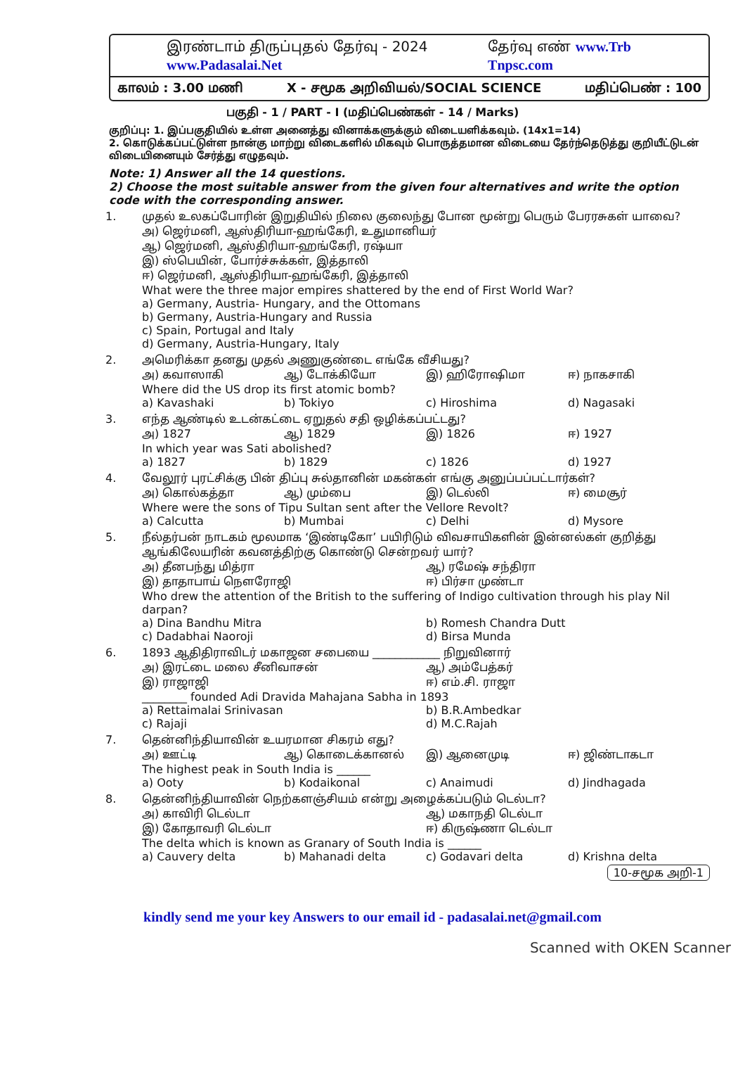இரண்டாம் திருப்புதல் தேர்வு - 2024 www.Padasalai.Net தேர்வு எண் www.Trb Tnpsc.com
காலம் : 3.00 மணி X - சமூக அறிவியல்/SOCIAL SCIENCE மதிப்பெண் : 100
பகுதி - 1 / PART - I (மதிப்பெண்கள் - 14 / Marks)
குறிப்பு: 1. இப்பகுதியில் உள்ள அனைத்து வினாக்களுக்கும் விடையளிக்கவும். (14x1=14)
2. கொடுக்கப்பட்டுள்ள நான்கு மாற்று விடைகளில் மிகவும் பொருத்தமான விடையை தேர்ந்தெடுத்து குறியீட்டுடன் விடையினையும் சேர்த்து எழுதவும்.
Note: 1) Answer all the 14 questions.
2) Choose the most suitable answer from the given four alternatives and write the option code with the corresponding answer.
1. முதல் உலகப்போரின் இறுதியில் நிலை குலைந்து போன மூன்று பெரும் பேரரசுகள் யாவை?
அ) ஜெர்மனி, ஆஸ்திரியா-ஹங்கேரி, உதுமானியர்
ஆ) ஜெர்மனி, ஆஸ்திரியா-ஹங்கேரி, ரஷ்யா
இ) ஸ்பெயின், போர்ச்சுக்கள், இத்தாலி
ஈ) ஜெர்மனி, ஆஸ்திரியா-ஹங்கேரி, இத்தாலி
What were the three major empires shattered by the end of First World War?
a) Germany, Austria- Hungary, and the Ottomans
b) Germany, Austria-Hungary and Russia
c) Spain, Portugal and Italy
d) Germany, Austria-Hungary, Italy
2. அமெரிக்கா தனது முதல் அணுகுண்டை எங்கே வீசியது?
அ) கவாஸாகி ஆ) டோக்கியோ இ) ஹிரோஷிமா ஈ) நாகசாகி
Where did the US drop its first atomic bomb?
a) Kavashaki b) Tokiyo c) Hiroshima d) Nagasaki
3. எந்த ஆண்டில் உடன்கட்டை ஏறுதல் சதி ஒழிக்கப்பட்டது?
அ) 1827 ஆ) 1829 இ) 1826 ஈ) 1927
In which year was Sati abolished?
a) 1827 b) 1829 c) 1826 d) 1927
4. வேலூர் புரட்சிக்கு பின் திப்பு சுல்தானின் மகன்கள் எங்கு அனுப்பப்பட்டார்கள்?
அ) கொல்கத்தா ஆ) மும்பை இ) டெல்லி ஈ) மைசூர்
Where were the sons of Tipu Sultan sent after the Vellore Revolt?
a) Calcutta b) Mumbai c) Delhi d) Mysore
5. நீல்தர்பன் நாடகம் மூலமாக ‘இண்டிகோ’ பயிரிடும் விவசாயிகளின் இன்னல்கள் குறித்து ஆங்கிலேயரின் கவனத்திற்கு கொண்டு சென்றவர் யார்?
அ) தீனபந்து மித்ரா ஆ) ரமேஷ் சந்திரா
இ) தாதாபாய் நௌரோஜி ஈ) பிர்சா முண்டா
Who drew the attention of the British to the suffering of Indigo cultivation through his play Nil darpan?
a) Dina Bandhu Mitra b) Romesh Chandra Dutt
c) Dadabhai Naoroji d) Birsa Munda
6. 1893 ஆதிதிராவிடர் மகாஜன சபையை ____________ நிறுவினார்
அ) இரட்டை மலை சீனிவாசன் ஆ) அம்பேத்கர்
இ) ராஜாஜி ஈ) எம்.சி. ராஜா
________ founded Adi Dravida Mahajana Sabha in 1893
a) Rettaimalai Srinivasan b) B.R.Ambedkar
c) Rajaji d) M.C.Rajah
7. தென்னிந்தியாவின் உயரமான சிகரம் எது?
அ) ஊட்டி ஆ) கொடைக்கானல் இ) ஆனைமுடி ஈ) ஜிண்டாகடா
The highest peak in South India is ______
a) Ooty b) Kodaikonal c) Anaimudi d) Jindhagada
8. தென்னிந்தியாவின் நெற்களஞ்சியம் என்று அழைக்கப்படும் டெல்டா?
அ) காவிரி டெல்டா ஆ) மகாநதி டெல்டா
இ) கோதாவரி டெல்டா ஈ) கிருஷ்ணா டெல்டா
The delta which is known as Granary of South India is ______
a) Cauvery delta b) Mahanadi delta c) Godavari delta d) Krishna delta
10-சமூக அறி-1
kindly send me your key Answers to our email id - padasalai.net@gmail.com
Scanned with OKEN Scanner